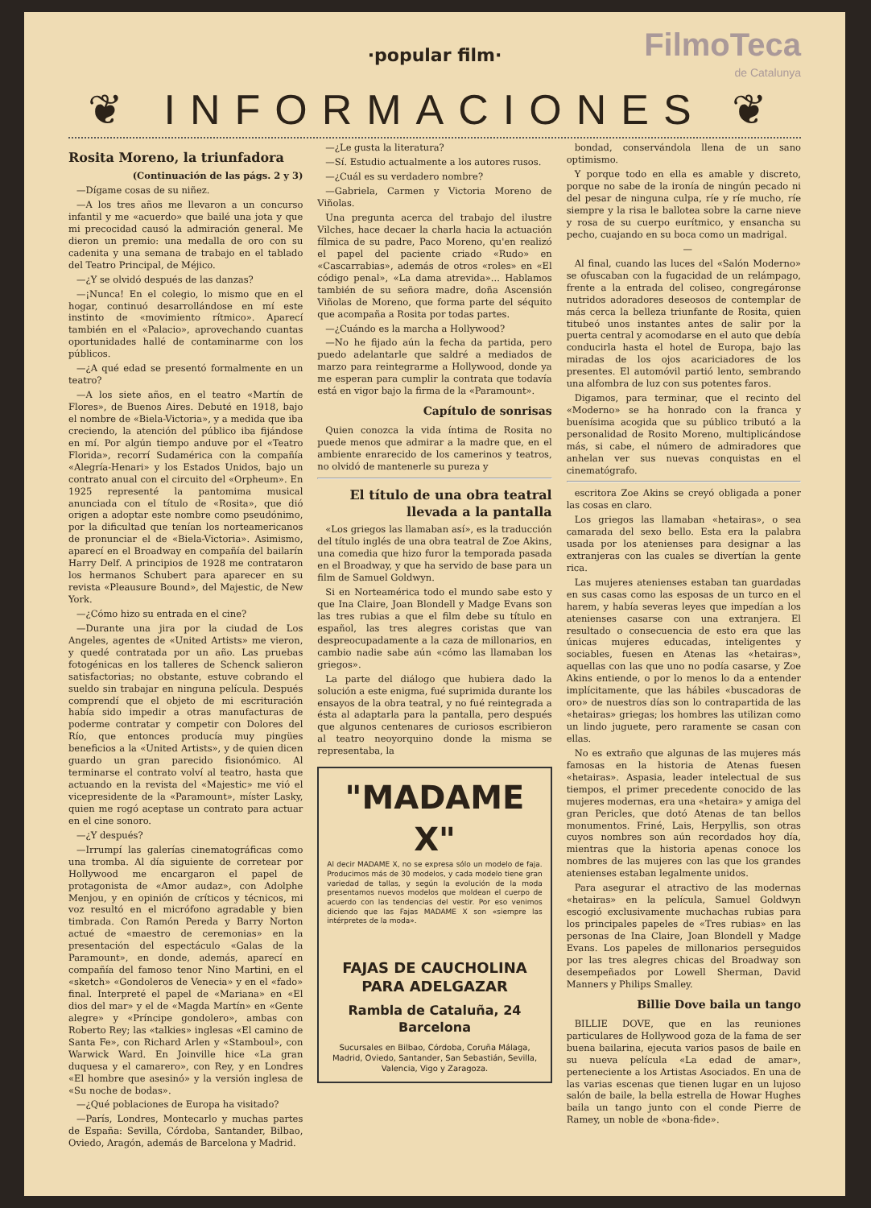·popular film·
FilmoTeca
de Catalunya
❦ INFORMACIONES ❦
Rosita Moreno, la triunfadora
(Continuación de las págs. 2 y 3)
—Dígame cosas de su niñez.
—A los tres años me llevaron a un concurso infantil y me «acuerdo» que bailé una jota y que mi precocidad causó la admiración general. Me dieron un premio: una medalla de oro con su cadenita y una semana de trabajo en el tablado del Teatro Principal, de Méjico.
—¿Y se olvidó después de las danzas?
—¡Nunca! En el colegio, lo mismo que en el hogar, continuó desarrollándose en mí este instinto de «movimiento rítmico». Aparecí también en el «Palacio», aprovechando cuantas oportunidades hallé de contaminarme con los públicos.
—¿A qué edad se presentó formalmente en un teatro?
—A los siete años, en el teatro «Martín de Flores», de Buenos Aires. Debuté en 1918, bajo el nombre de «Biela-Victoria», y a medida que iba creciendo, la atención del público iba fijándose en mí. Por algún tiempo anduve por el «Teatro Florida», recorrí Sudamérica con la compañía «Alegría-Henari» y los Estados Unidos, bajo un contrato anual con el circuito del «Orpheum». En 1925 representé la pantomima musical anunciada con el título de «Rosita», que dió origen a adoptar este nombre como pseudónimo, por la dificultad que tenían los norteamericanos de pronunciar el de «Biela-Victoria». Asimismo, aparecí en el Broadway en compañía del bailarín Harry Delf. A principios de 1928 me contrataron los hermanos Schubert para aparecer en su revista «Pleausure Bound», del Majestic, de New York.
—¿Cómo hizo su entrada en el cine?
—Durante una jira por la ciudad de Los Angeles, agentes de «United Artists» me vieron, y quedé contratada por un año. Las pruebas fotogénicas en los talleres de Schenck salieron satisfactorias; no obstante, estuve cobrando el sueldo sin trabajar en ninguna película. Después comprendí que el objeto de mi escrituración había sido impedir a otras manufacturas de poderme contratar y competir con Dolores del Río, que entonces producía muy pingües beneficios a la «United Artists», y de quien dicen guardo un gran parecido fisionómico. Al terminarse el contrato volví al teatro, hasta que actuando en la revista del «Majestic» me vió el vicepresidente de la «Paramount», míster Lasky, quien me rogó aceptase un contrato para actuar en el cine sonoro.
—¿Y después?
—Irrumpí las galerías cinematográficas como una tromba. Al día siguiente de corretear por Hollywood me encargaron el papel de protagonista de «Amor audaz», con Adolphe Menjou, y en opinión de críticos y técnicos, mi voz resultó en el micrófono agradable y bien timbrada. Con Ramón Pereda y Barry Norton actué de «maestro de ceremonias» en la presentación del espectáculo «Galas de la Paramount», en donde, además, aparecí en compañía del famoso tenor Nino Martini, en el «sketch» «Gondoleros de Venecia» y en el «fado» final. Interpreté el papel de «Mariana» en «El dios del mar» y el de «Magda Martín» en «Gente alegre» y «Príncipe gondolero», ambas con Roberto Rey; las «talkies» inglesas «El camino de Santa Fe», con Richard Arlen y «Stamboul», con Warwick Ward. En Joinville hice «La gran duquesa y el camarero», con Rey, y en Londres «El hombre que asesinó» y la versión inglesa de «Su noche de bodas».
—¿Qué poblaciones de Europa ha visitado?
—París, Londres, Montecarlo y muchas partes de España: Sevilla, Córdoba, Santander, Bilbao, Oviedo, Aragón, además de Barcelona y Madrid.
—¿Le gusta la literatura?
—Sí. Estudio actualmente a los autores rusos.
—¿Cuál es su verdadero nombre?
—Gabriela, Carmen y Victoria Moreno de Viñolas.
Una pregunta acerca del trabajo del ilustre Vilches, hace decaer la charla hacia la actuación fílmica de su padre, Paco Moreno, qu'en realizó el papel del paciente criado «Rudo» en «Cascarrabias», además de otros «roles» en «El código penal», «La dama atrevida»... Hablamos también de su señora madre, doña Ascensión Viñolas de Moreno, que forma parte del séquito que acompaña a Rosita por todas partes.
—¿Cuándo es la marcha a Hollywood?
—No he fijado aún la fecha da partida, pero puedo adelantarle que saldré a mediados de marzo para reintegrarme a Hollywood, donde ya me esperan para cumplir la contrata que todavía está en vigor bajo la firma de la «Paramount».
Capítulo de sonrisas
Quien conozca la vida íntima de Rosita no puede menos que admirar a la madre que, en el ambiente enrarecido de los camerinos y teatros, no olvidó de mantenerle su pureza y
El título de una obra teatral llevada a la pantalla
«Los griegos las llamaban así», es la traducción del título inglés de una obra teatral de Zoe Akins, una comedia que hizo furor la temporada pasada en el Broadway, y que ha servido de base para un film de Samuel Goldwyn.
Si en Norteamérica todo el mundo sabe esto y que Ina Claire, Joan Blondell y Madge Evans son las tres rubias a que el film debe su título en español, las tres alegres coristas que van despreocupadamente a la caza de millonarios, en cambio nadie sabe aún «cómo las llamaban los griegos».
La parte del diálogo que hubiera dado la solución a este enigma, fué suprimida durante los ensayos de la obra teatral, y no fué reintegrada a ésta al adaptarla para la pantalla, pero después que algunos centenares de curiosos escribieron al teatro neoyorquino donde la misma se representaba, la
"MADAME X"
Al decir MADAME X, no se expresa sólo un modelo de faja. Producimos más de 30 modelos, y cada modelo tiene gran variedad de tallas, y según la evolución de la moda presentamos nuevos modelos que moldean el cuerpo de acuerdo con las tendencias del vestir. Por eso venimos diciendo que las Fajas MADAME X son «siempre las intérpretes de la moda».
FAJAS DE CAUCHOLINA
PARA ADELGAZAR
Rambla de Cataluña, 24
Barcelona
Sucursales en Bilbao, Córdoba, Coruña Málaga, Madrid, Oviedo, Santander, San Sebastián, Sevilla, Valencia, Vigo y Zaragoza.
bondad, conservándola llena de un sano optimismo.
Y porque todo en ella es amable y discreto, porque no sabe de la ironía de ningún pecado ni del pesar de ninguna culpa, ríe y ríe mucho, ríe siempre y la risa le ballotea sobre la carne nieve y rosa de su cuerpo eurítmico, y ensancha su pecho, cuajando en su boca como un madrigal.
—
Al final, cuando las luces del «Salón Moderno» se ofuscaban con la fugacidad de un relámpago, frente a la entrada del coliseo, congregáronse nutridos adoradores deseosos de contemplar de más cerca la belleza triunfante de Rosita, quien titubeó unos instantes antes de salir por la puerta central y acomodarse en el auto que debía conducirla hasta el hotel de Europa, bajo las miradas de los ojos acariciadores de los presentes. El automóvil partió lento, sembrando una alfombra de luz con sus potentes faros.
Digamos, para terminar, que el recinto del «Moderno» se ha honrado con la franca y buenísima acogida que su público tributó a la personalidad de Rosito Moreno, multiplicándose más, si cabe, el número de admiradores que anhelan ver sus nuevas conquistas en el cinematógrafo.
escritora Zoe Akins se creyó obligada a poner las cosas en claro.
Los griegos las llamaban «hetairas», o sea camarada del sexo bello. Esta era la palabra usada por los atenienses para designar a las extranjeras con las cuales se divertían la gente rica.
Las mujeres atenienses estaban tan guardadas en sus casas como las esposas de un turco en el harem, y había severas leyes que impedían a los atenienses casarse con una extranjera. El resultado o consecuencia de esto era que las únicas mujeres educadas, inteligentes y sociables, fuesen en Atenas las «hetairas», aquellas con las que uno no podía casarse, y Zoe Akins entiende, o por lo menos lo da a entender implícitamente, que las hábiles «buscadoras de oro» de nuestros días son lo contrapartida de las «hetairas» griegas; los hombres las utilizan como un lindo juguete, pero raramente se casan con ellas.
No es extraño que algunas de las mujeres más famosas en la historia de Atenas fuesen «hetairas». Aspasia, leader intelectual de sus tiempos, el primer precedente conocido de las mujeres modernas, era una «hetaira» y amiga del gran Pericles, que dotó Atenas de tan bellos monumentos. Friné, Lais, Herpyllis, son otras cuyos nombres son aún recordados hoy día, mientras que la historia apenas conoce los nombres de las mujeres con las que los grandes atenienses estaban legalmente unidos.
Para asegurar el atractivo de las modernas «hetairas» en la película, Samuel Goldwyn escogió exclusivamente muchachas rubias para los principales papeles de «Tres rubias» en las personas de Ina Claire, Joan Blondell y Madge Evans. Los papeles de millonarios perseguidos por las tres alegres chicas del Broadway son desempeñados por Lowell Sherman, David Manners y Philips Smalley.
Billie Dove baila un tango
BILLIE DOVE, que en las reuniones particulares de Hollywood goza de la fama de ser buena bailarina, ejecuta varios pasos de baile en su nueva película «La edad de amar», perteneciente a los Artistas Asociados. En una de las varias escenas que tienen lugar en un lujoso salón de baile, la bella estrella de Howar Hughes baila un tango junto con el conde Pierre de Ramey, un noble de «bona-fide».